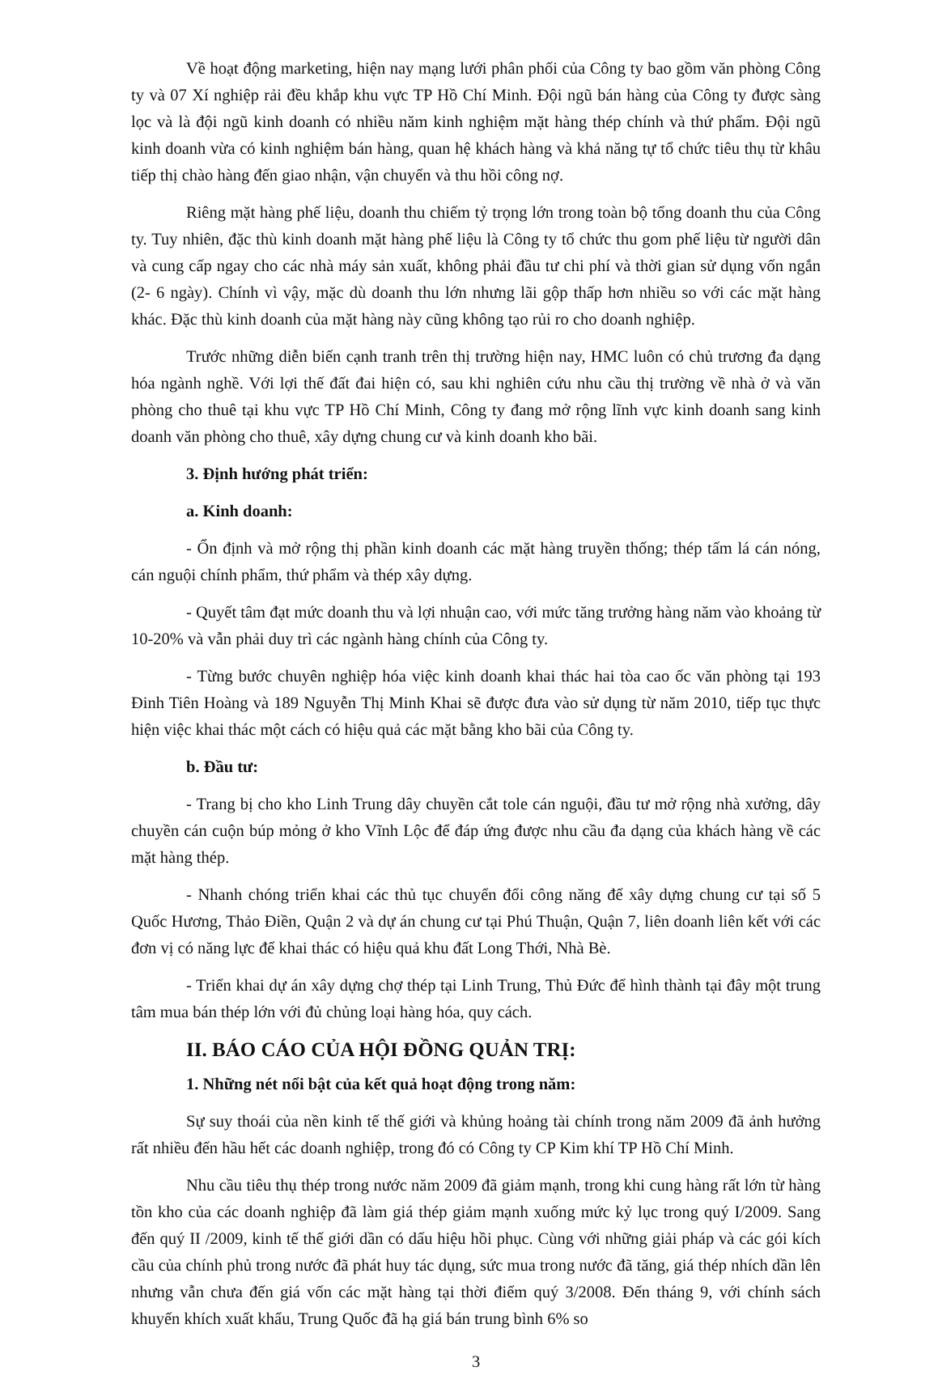Về hoạt động marketing, hiện nay mạng lưới phân phối của Công ty bao gồm văn phòng Công ty và 07 Xí nghiệp rải đều khắp khu vực TP Hồ Chí Minh. Đội ngũ bán hàng của Công ty được sàng lọc và là đội ngũ kinh doanh có nhiều năm kinh nghiệm mặt hàng thép chính và thứ phẩm. Đội ngũ kinh doanh vừa có kinh nghiệm bán hàng, quan hệ khách hàng và khả năng tự tổ chức tiêu thụ từ khâu tiếp thị chào hàng đến giao nhận, vận chuyển và thu hồi công nợ.
Riêng mặt hàng phế liệu, doanh thu chiếm tỷ trọng lớn trong toàn bộ tổng doanh thu của Công ty. Tuy nhiên, đặc thù kinh doanh mặt hàng phế liệu là Công ty tổ chức thu gom phế liệu từ người dân và cung cấp ngay cho các nhà máy sản xuất, không phải đầu tư chi phí và thời gian sử dụng vốn ngắn (2- 6 ngày). Chính vì vậy, mặc dù doanh thu lớn nhưng lãi gộp thấp hơn nhiều so với các mặt hàng khác. Đặc thù kinh doanh của mặt hàng này cũng không tạo rủi ro cho doanh nghiệp.
Trước những diễn biến cạnh tranh trên thị trường hiện nay, HMC luôn có chủ trương đa dạng hóa ngành nghề. Với lợi thế đất đai hiện có, sau khi nghiên cứu nhu cầu thị trường về nhà ở và văn phòng cho thuê tại khu vực TP Hồ Chí Minh, Công ty đang mở rộng lĩnh vực kinh doanh sang kinh doanh văn phòng cho thuê, xây dựng chung cư và kinh doanh kho bãi.
3. Định hướng phát triển:
a. Kinh doanh:
- Ổn định và mở rộng thị phần kinh doanh các mặt hàng truyền thống; thép tấm lá cán nóng, cán nguội chính phẩm, thứ phẩm và thép xây dựng.
- Quyết tâm đạt mức doanh thu và lợi nhuận cao, với mức tăng trưởng hàng năm vào khoảng từ 10-20% và vẫn phải duy trì các ngành hàng chính của Công ty.
- Từng bước chuyên nghiệp hóa việc kinh doanh khai thác hai tòa cao ốc văn phòng tại 193 Đinh Tiên Hoàng và 189 Nguyễn Thị Minh Khai sẽ được đưa vào sử dụng từ năm 2010, tiếp tục thực hiện việc khai thác một cách có hiệu quả các mặt bằng kho bãi của Công ty.
b. Đầu tư:
- Trang bị cho kho Linh Trung dây chuyền cắt tole cán nguội, đầu tư mở rộng nhà xưởng, dây chuyền cán cuộn búp mỏng ở kho Vĩnh Lộc để đáp ứng được nhu cầu đa dạng của khách hàng về các mặt hàng thép.
- Nhanh chóng triển khai các thủ tục chuyển đổi công năng để xây dựng chung cư tại số 5 Quốc Hương, Thảo Điền, Quận 2 và dự án chung cư tại Phú Thuận, Quận 7, liên doanh liên kết với các đơn vị có năng lực để khai thác có hiệu quả khu đất Long Thới, Nhà Bè.
- Triển khai dự án xây dựng chợ thép tại Linh Trung, Thủ Đức để hình thành tại đây một trung tâm mua bán thép lớn với đủ chủng loại hàng hóa, quy cách.
II. BÁO CÁO CỦA HỘI ĐỒNG QUẢN TRỊ:
1. Những nét nổi bật của kết quả hoạt động trong năm:
Sự suy thoái của nền kinh tế thế giới và khủng hoảng tài chính trong năm 2009 đã ảnh hưởng rất nhiều đến hầu hết các doanh nghiệp, trong đó có Công ty CP Kim khí TP Hồ Chí Minh.
Nhu cầu tiêu thụ thép trong nước năm 2009 đã giảm mạnh, trong khi cung hàng rất lớn từ hàng tồn kho của các doanh nghiệp đã làm giá thép giảm mạnh xuống mức kỷ lục trong quý I/2009. Sang đến quý II /2009, kinh tế thế giới dần có dấu hiệu hồi phục. Cùng với những giải pháp và các gói kích cầu của chính phủ trong nước đã phát huy tác dụng, sức mua trong nước đã tăng, giá thép nhích dần lên nhưng vẫn chưa đến giá vốn các mặt hàng tại thời điểm quý 3/2008. Đến tháng 9, với chính sách khuyến khích xuất khẩu, Trung Quốc đã hạ giá bán trung bình 6% so
3